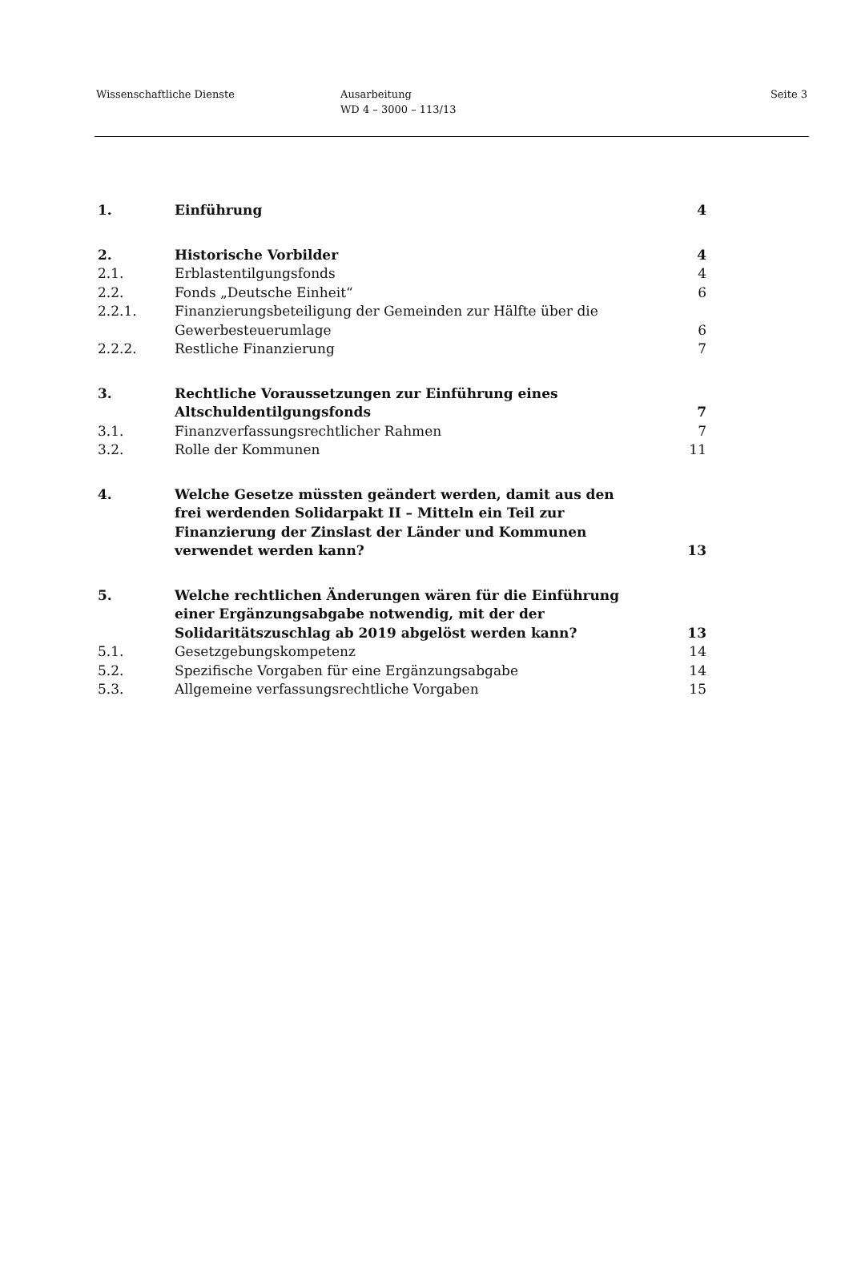Wissenschaftliche Dienste Ausarbeitung
WD 4 – 3000 – 113/13
Seite 3
1. Einführung 4
2. Historische Vorbilder 4
2.1. Erblastentilgungsfonds 4
2.2. Fonds „Deutsche Einheit“ 6
2.2.1. Finanzierungsbeteiligung der Gemeinden zur Hälfte über die
Gewerbesteuerumlage
6
2.2.2. Restliche Finanzierung 7
3. Rechtliche Voraussetzungen zur Einführung eines
Altschuldentilgungsfonds
7
3.1. Finanzverfassungsrechtlicher Rahmen
7
3.2. Rolle der Kommunen 11
4. Welche Gesetze müssten geändert werden, damit aus den
frei werdenden Solidarpakt II – Mitteln ein Teil zur
Finanzierung der Zinslast der Länder und Kommunen
verwendet werden kann?
13
5. Welche rechtlichen Änderungen wären für die Einführung
einer Ergänzungsabgabe notwendig, mit der der
Solidaritätszuschlag ab 2019 abgelöst werden kann?
13
5.1. Gesetzgebungskompetenz 14
5.2. Spezifische Vorgaben für eine Ergänzungsabgabe
14
5.3. Allgemeine verfassungsrechtliche Vorgaben
15